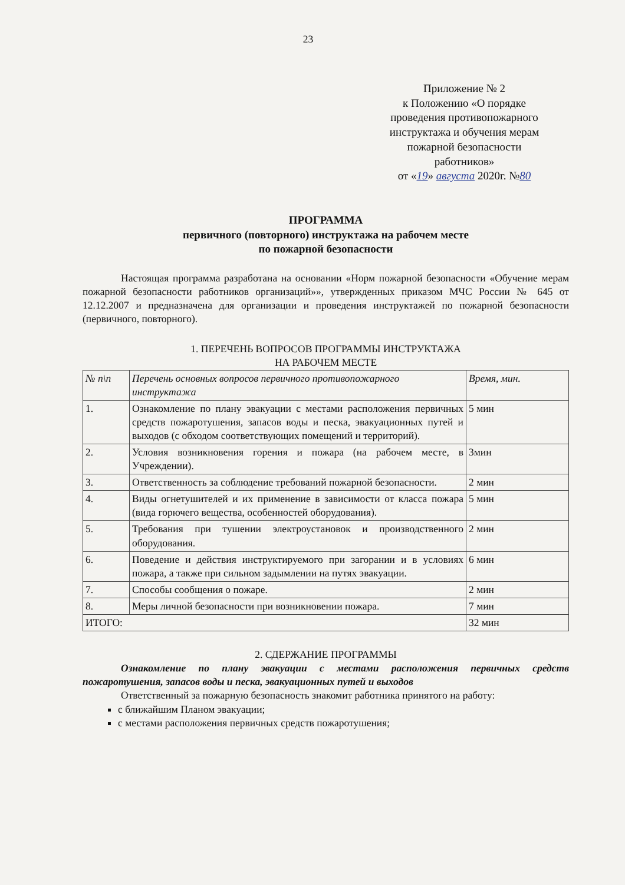23
Приложение № 2
к Положению «О порядке
проведения противопожарного
инструктажа и обучения мерам
пожарной безопасности
работников»
от «19» августа 2020г. №80
ПРОГРАММА
первичного (повторного) инструктажа на рабочем месте
по пожарной безопасности
Настоящая программа разработана на основании «Норм пожарной безопасности «Обучение мерам пожарной безопасности работников организаций»», утвержденных приказом МЧС России № 645 от 12.12.2007 и предназначена для организации и проведения инструктажей по пожарной безопасности (первичного, повторного).
1. ПЕРЕЧЕНЬ ВОПРОСОВ ПРОГРАММЫ ИНСТРУКТАЖА
НА РАБОЧЕМ МЕСТЕ
| № п\п | Перечень основных вопросов первичного противопожарного инструктажа | Время, мин. |
| --- | --- | --- |
| 1. | Ознакомление по плану эвакуации с местами расположения первичных средств пожаротушения, запасов воды и песка, эвакуационных путей и выходов (с обходом соответствующих помещений и территорий). | 5 мин |
| 2. | Условия возникновения горения и пожара (на рабочем месте, в Учреждении). | 3мин |
| 3. | Ответственность за соблюдение требований пожарной безопасности. | 2 мин |
| 4. | Виды огнетушителей и их применение в зависимости от класса пожара (вида горючего вещества, особенностей оборудования). | 5 мин |
| 5. | Требования при тушении электроустановок и производственного оборудования. | 2 мин |
| 6. | Поведение и действия инструктируемого при загорании и в условиях пожара, а также при сильном задымлении на путях эвакуации. | 6 мин |
| 7. | Способы сообщения о пожаре. | 2 мин |
| 8. | Меры личной безопасности при возникновении пожара. | 7 мин |
| ИТОГО: | | 32 мин |
2. СДЕРЖАНИЕ ПРОГРАММЫ
Ознакомление по плану эвакуации с местами расположения первичных средств пожаротушения, запасов воды и песка, эвакуационных путей и выходов
Ответственный за пожарную безопасность знакомит работника принятого на работу:
с ближайшим Планом эвакуации;
с местами расположения первичных средств пожаротушения;